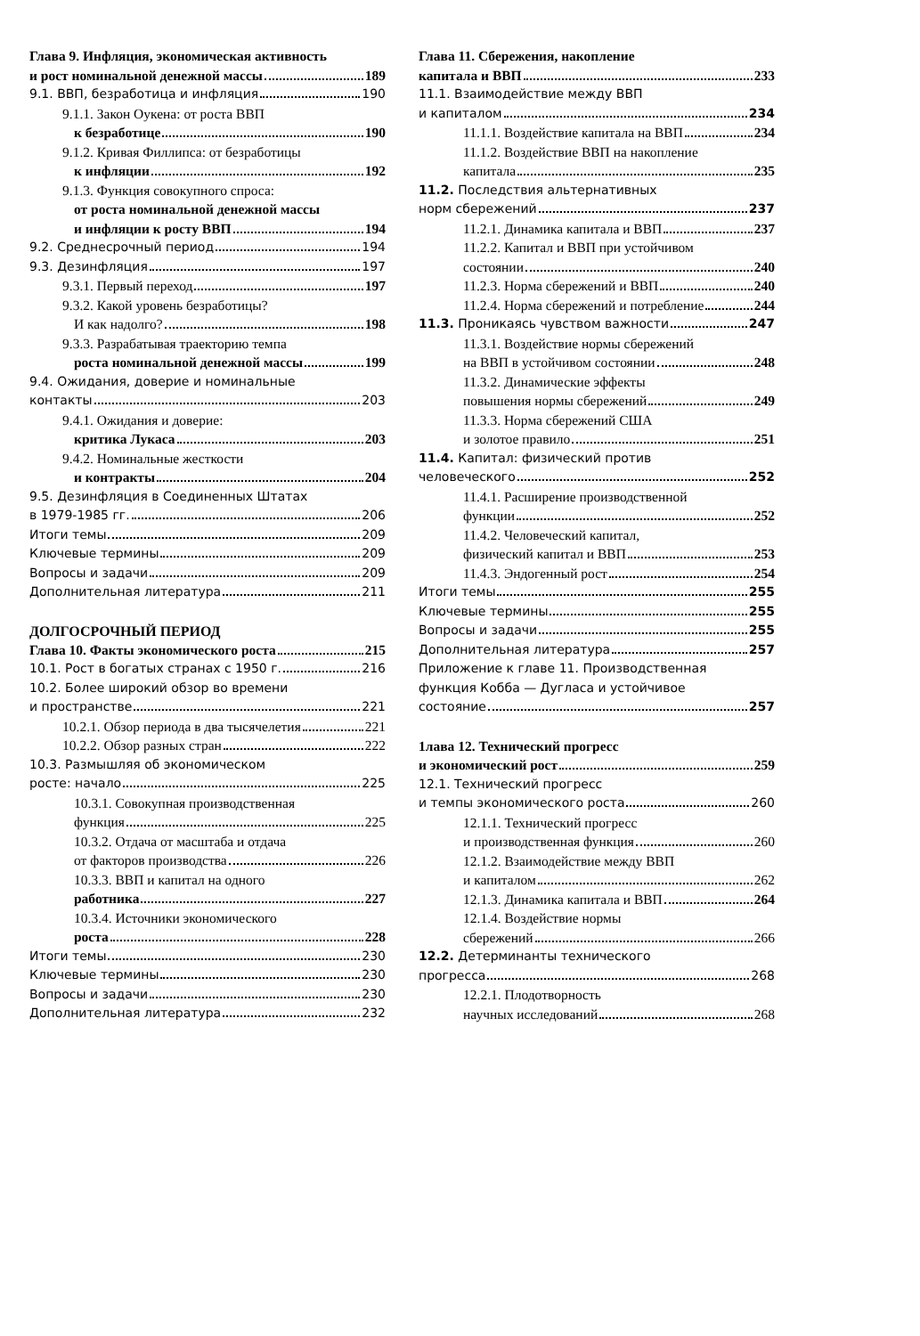Глава 9. Инфляция, экономическая активность
и рост номинальной денежной массы 189
9.1. ВВП, безработица и инфляция 190
9.1.1. Закон Оукена: от роста ВВП
к безработице 190
9.1.2. Кривая Филлипса: от безработицы
к инфляции 192
9.1.3. Функция совокупного спроса:
от роста номинальной денежной массы
и инфляции к росту ВВП 194
9.2. Среднесрочный период 194
9.3. Дезинфляция 197
9.3.1. Первый переход 197
9.3.2. Какой уровень безработицы?
И как надолго? 198
9.3.3. Разрабатывая траекторию темпа
роста номинальной денежной массы 199
9.4. Ожидания, доверие и номинальные
контакты 203
9.4.1. Ожидания и доверие:
критика Лукаса 203
9.4.2. Номинальные жесткости
и контракты 204
9.5. Дезинфляция в Соединенных Штатах
в 1979-1985 гг. 206
Итоги темы 209
Ключевые термины 209
Вопросы и задачи 209
Дополнительная литература 211
ДОЛГОСРОЧНЫЙ ПЕРИОД
Глава 10. Факты экономического роста 215
10.1. Рост в богатых странах с 1950 г. 216
10.2. Более широкий обзор во времени
и пространстве 221
10.2.1. Обзор периода в два тысячелетия 221
10.2.2. Обзор разных стран 222
10.3. Размышляя об экономическом
росте: начало 225
10.3.1. Совокупная производственная
функция 225
10.3.2. Отдача от масштаба и отдача
от факторов производства 226
10.3.3. ВВП и капитал на одного
работника 227
10.3.4. Источники экономического
роста 228
Итоги темы 230
Ключевые термины 230
Вопросы и задачи 230
Дополнительная литература 232
Глава 11. Сбережения, накопление
капитала и ВВП 233
11.1. Взаимодействие между ВВП
и капиталом 234
11.1.1. Воздействие капитала на ВВП 234
11.1.2. Воздействие ВВП на накопление
капитала 235
11.2. Последствия альтернативных
норм сбережений 237
11.2.1. Динамика капитала и ВВП 237
11.2.2. Капитал и ВВП при устойчивом
состоянии 240
11.2.3. Норма сбережений и ВВП 240
11.2.4. Норма сбережений и потребление 244
11.3. Проникаясь чувством важности 247
11.3.1. Воздействие нормы сбережений
на ВВП в устойчивом состоянии 248
11.3.2. Динамические эффекты
повышения нормы сбережений 249
11.3.3. Норма сбережений США
и золотое правило 251
11.4. Капитал: физический против
человеческого 252
11.4.1. Расширение производственной
функции 252
11.4.2. Человеческий капитал,
физический капитал и ВВП 253
11.4.3. Эндогенный рост 254
Итоги темы 255
Ключевые термины 255
Вопросы и задачи 255
Дополнительная литература 257
Приложение к главе 11. Производственная
функция Кобба — Дугласа и устойчивое
состояние 257
1лава 12. Технический прогресс
и экономический рост 259
12.1. Технический прогресс
и темпы экономического роста 260
12.1.1. Технический прогресс
и производственная функция 260
12.1.2. Взаимодействие между ВВП
и капиталом 262
12.1.3. Динамика капитала и ВВП 264
12.1.4. Воздействие нормы
сбережений 266
12.2. Детерминанты технического
прогресса 268
12.2.1. Плодотворность
научных исследований 268